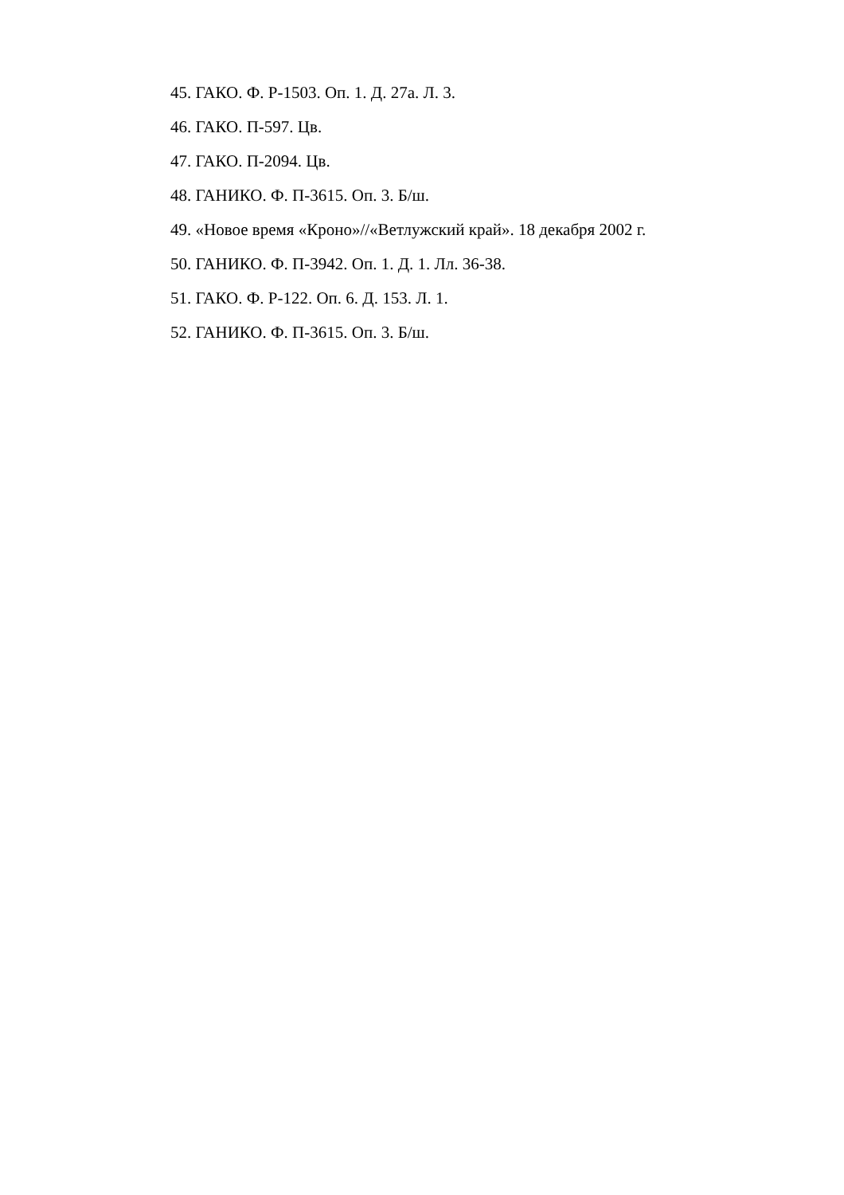45. ГАКО. Ф. Р-1503. Оп. 1. Д. 27а. Л. 3.
46. ГАКО. П-597. Цв.
47. ГАКО. П-2094. Цв.
48. ГАНИКО. Ф. П-3615. Оп. 3. Б/ш.
49. «Новое время «Кроно»//«Ветлужский край». 18 декабря 2002 г.
50. ГАНИКО. Ф. П-3942. Оп. 1. Д. 1. Лл. 36-38.
51. ГАКО. Ф. Р-122. Оп. 6. Д. 153. Л. 1.
52. ГАНИКО. Ф. П-3615. Оп. 3. Б/ш.